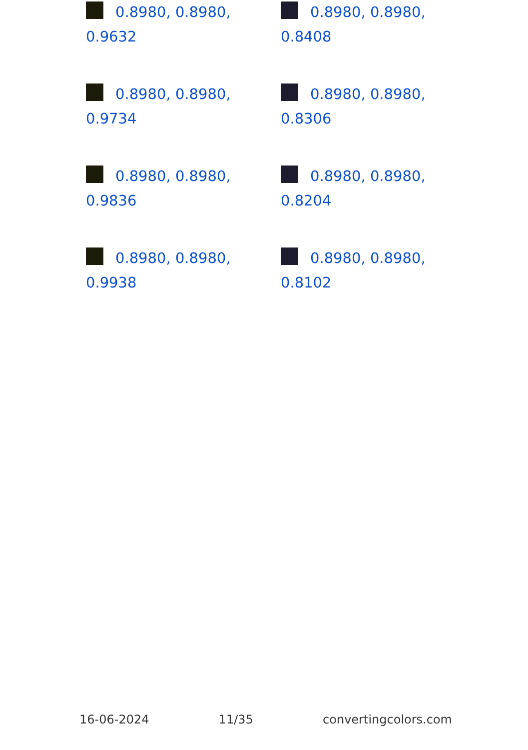0.8980, 0.8980, 0.9632
0.8980, 0.8980, 0.8408
0.8980, 0.8980, 0.9734
0.8980, 0.8980, 0.8306
0.8980, 0.8980, 0.9836
0.8980, 0.8980, 0.8204
0.8980, 0.8980, 0.9938
0.8980, 0.8980, 0.8102
16-06-2024 11/35 convertingcolors.com